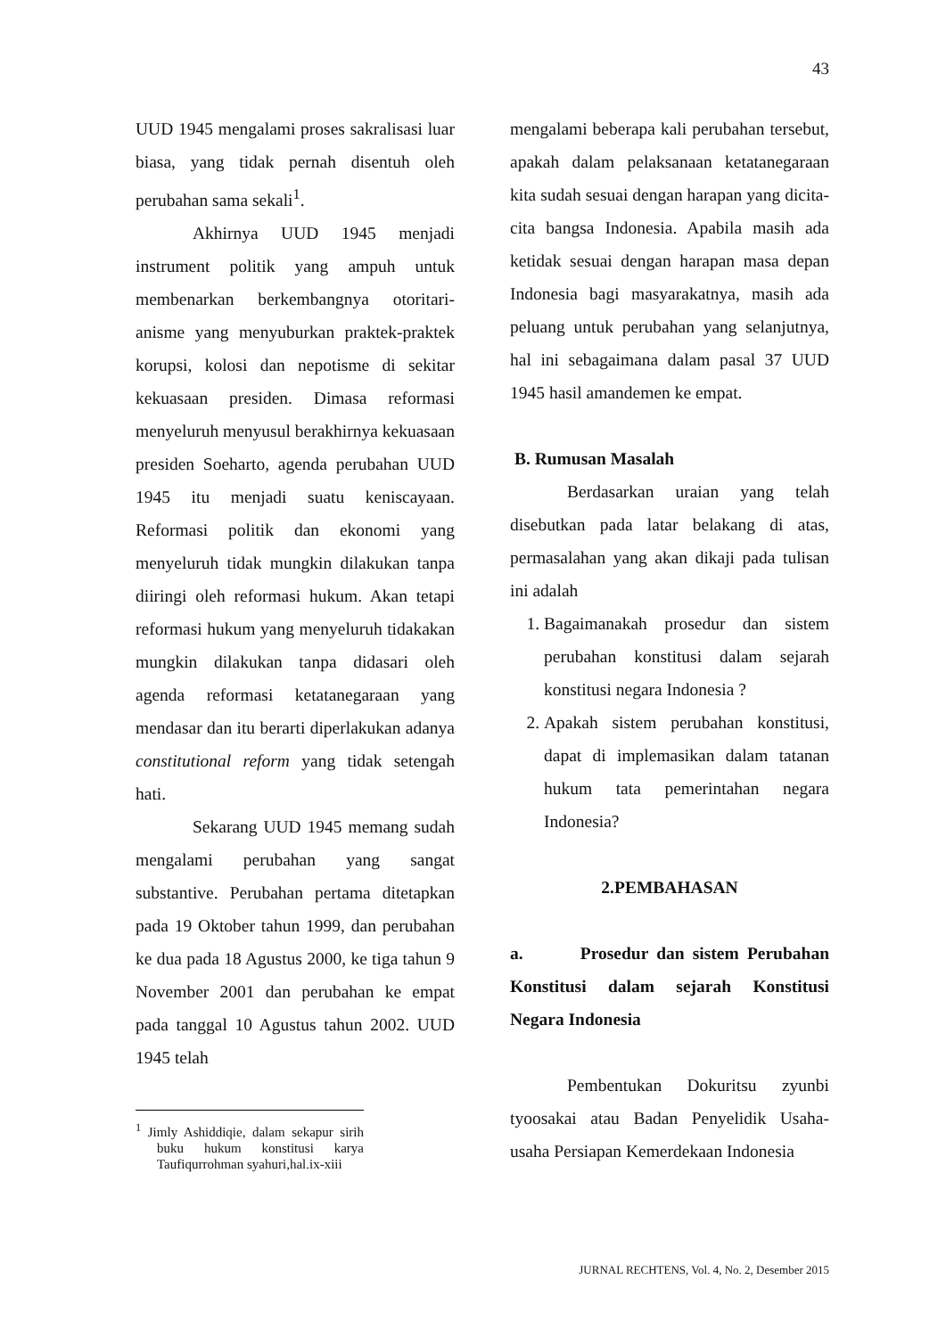43
UUD 1945 mengalami proses sakralisasi luar biasa, yang tidak pernah disentuh oleh perubahan sama sekali<sup>1</sup>.
Akhirnya UUD 1945 menjadi instrument politik yang ampuh untuk membenarkan berkembangnya otoritari-anisme yang menyuburkan praktek-praktek korupsi, kolosi dan nepotisme di sekitar kekuasaan presiden. Dimasa reformasi menyeluruh menyusul berakhirnya kekuasaan presiden Soeharto, agenda perubahan UUD 1945 itu menjadi suatu keniscayaan. Reformasi politik dan ekonomi yang menyeluruh tidak mungkin dilakukan tanpa diiringi oleh reformasi hukum. Akan tetapi reformasi hukum yang menyeluruh tidakakan mungkin dilakukan tanpa didasari oleh agenda reformasi ketatanegaraan yang mendasar dan itu berarti diperlakukan adanya constitutional reform yang tidak setengah hati.
Sekarang UUD 1945 memang sudah mengalami perubahan yang sangat substantive. Perubahan pertama ditetapkan pada 19 Oktober tahun 1999, dan perubahan ke dua pada 18 Agustus 2000, ke tiga tahun 9 November 2001 dan perubahan ke empat pada tanggal 10 Agustus tahun 2002. UUD 1945 telah
<sup>1</sup> Jimly Ashiddiqie, dalam sekapur sirih buku hukum konstitusi karya Taufiqurrohman syahuri,hal.ix-xiii
mengalami beberapa kali perubahan tersebut, apakah dalam pelaksanaan ketatanegaraan kita sudah sesuai dengan harapan yang dicita-cita bangsa Indonesia. Apabila masih ada ketidak sesuai dengan harapan masa depan Indonesia bagi masyarakatnya, masih ada peluang untuk perubahan yang selanjutnya, hal ini sebagaimana dalam pasal 37 UUD 1945 hasil amandemen ke empat.
B. Rumusan Masalah
Berdasarkan uraian yang telah disebutkan pada latar belakang di atas, permasalahan yang akan dikaji pada tulisan ini adalah
1. Bagaimanakah prosedur dan sistem perubahan konstitusi dalam sejarah konstitusi negara Indonesia ?
2. Apakah sistem perubahan konstitusi, dapat di implemasikan dalam tatanan hukum tata pemerintahan negara Indonesia?
2.PEMBAHASAN
a. Prosedur dan sistem Perubahan Konstitusi dalam sejarah Konstitusi Negara Indonesia
Pembentukan Dokuritsu zyunbi tyoosakai atau Badan Penyelidik Usaha-usaha Persiapan Kemerdekaan Indonesia
JURNAL RECHTENS, Vol. 4, No. 2, Desember 2015